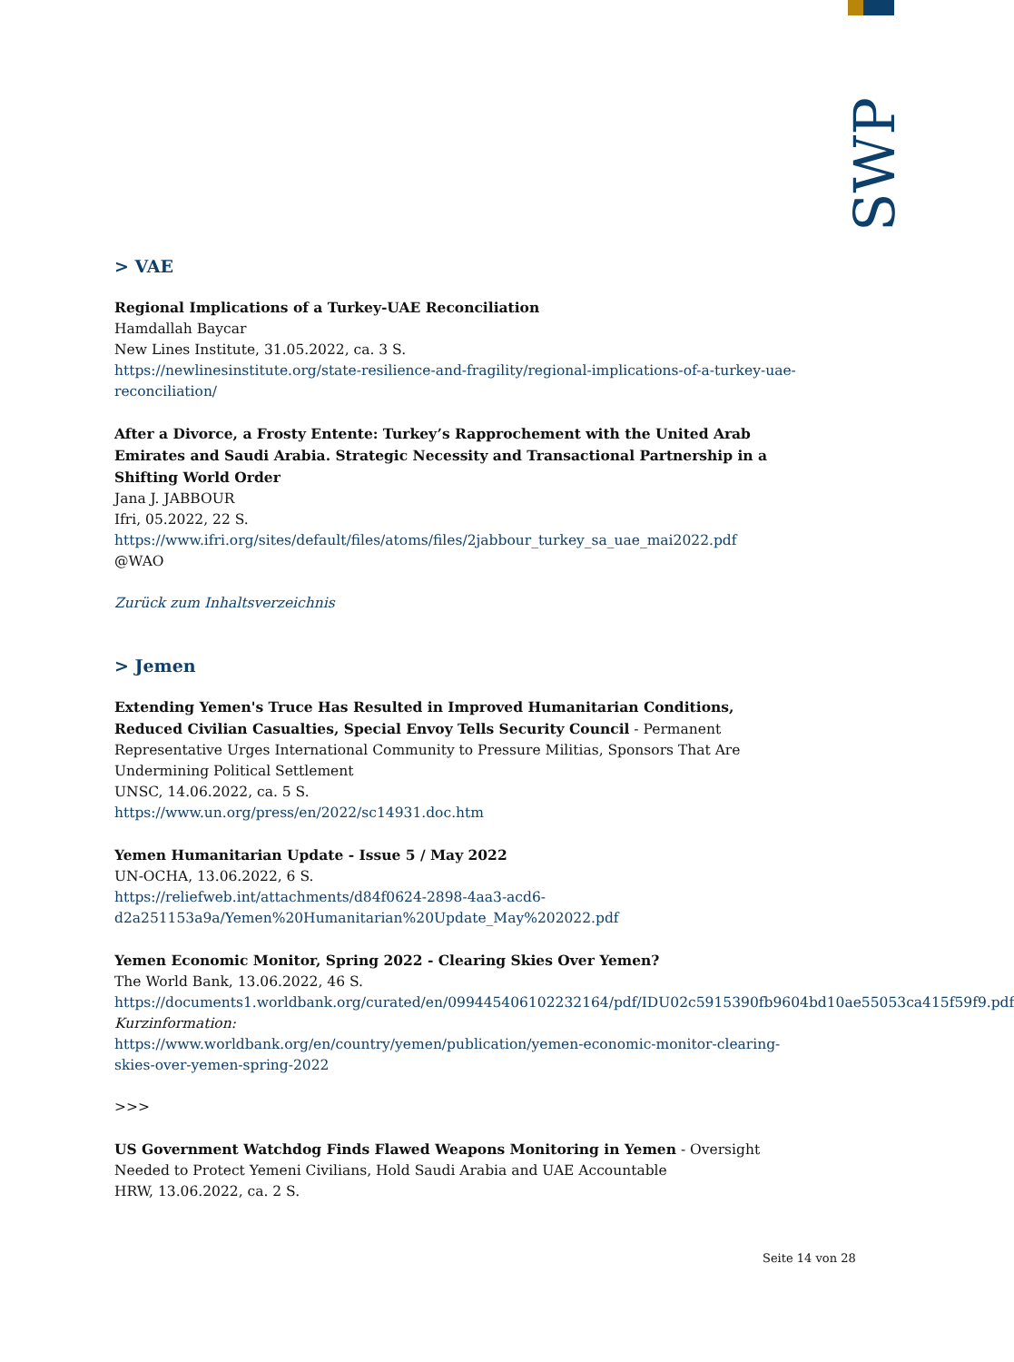SWP
> VAE
Regional Implications of a Turkey-UAE Reconciliation
Hamdallah Baycar
New Lines Institute, 31.05.2022, ca. 3 S.
https://newlinesinstitute.org/state-resilience-and-fragility/regional-implications-of-a-turkey-uae-reconciliation/
After a Divorce, a Frosty Entente: Turkey’s Rapprochement with the United Arab Emirates and Saudi Arabia. Strategic Necessity and Transactional Partnership in a Shifting World Order
Jana J. JABBOUR
Ifri, 05.2022, 22 S.
https://www.ifri.org/sites/default/files/atoms/files/2jabbour_turkey_sa_uae_mai2022.pdf
@WAO
Zurück zum Inhaltsverzeichnis
> Jemen
Extending Yemen's Truce Has Resulted in Improved Humanitarian Conditions, Reduced Civilian Casualties, Special Envoy Tells Security Council - Permanent Representative Urges International Community to Pressure Militias, Sponsors That Are Undermining Political Settlement
UNSC, 14.06.2022, ca. 5 S.
https://www.un.org/press/en/2022/sc14931.doc.htm
Yemen Humanitarian Update - Issue 5 / May 2022
UN-OCHA, 13.06.2022, 6 S.
https://reliefweb.int/attachments/d84f0624-2898-4aa3-acd6-d2a251153a9a/Yemen%20Humanitarian%20Update_May%202022.pdf
Yemen Economic Monitor, Spring 2022 - Clearing Skies Over Yemen?
The World Bank, 13.06.2022, 46 S.
https://documents1.worldbank.org/curated/en/099445406102232164/pdf/IDU02c5915390fb9604bd10ae55053ca415f59f9.pdf
Kurzinformation:
https://www.worldbank.org/en/country/yemen/publication/yemen-economic-monitor-clearing-skies-over-yemen-spring-2022
>>>
US Government Watchdog Finds Flawed Weapons Monitoring in Yemen - Oversight Needed to Protect Yemeni Civilians, Hold Saudi Arabia and UAE Accountable
HRW, 13.06.2022, ca. 2 S.
Seite 14 von 28